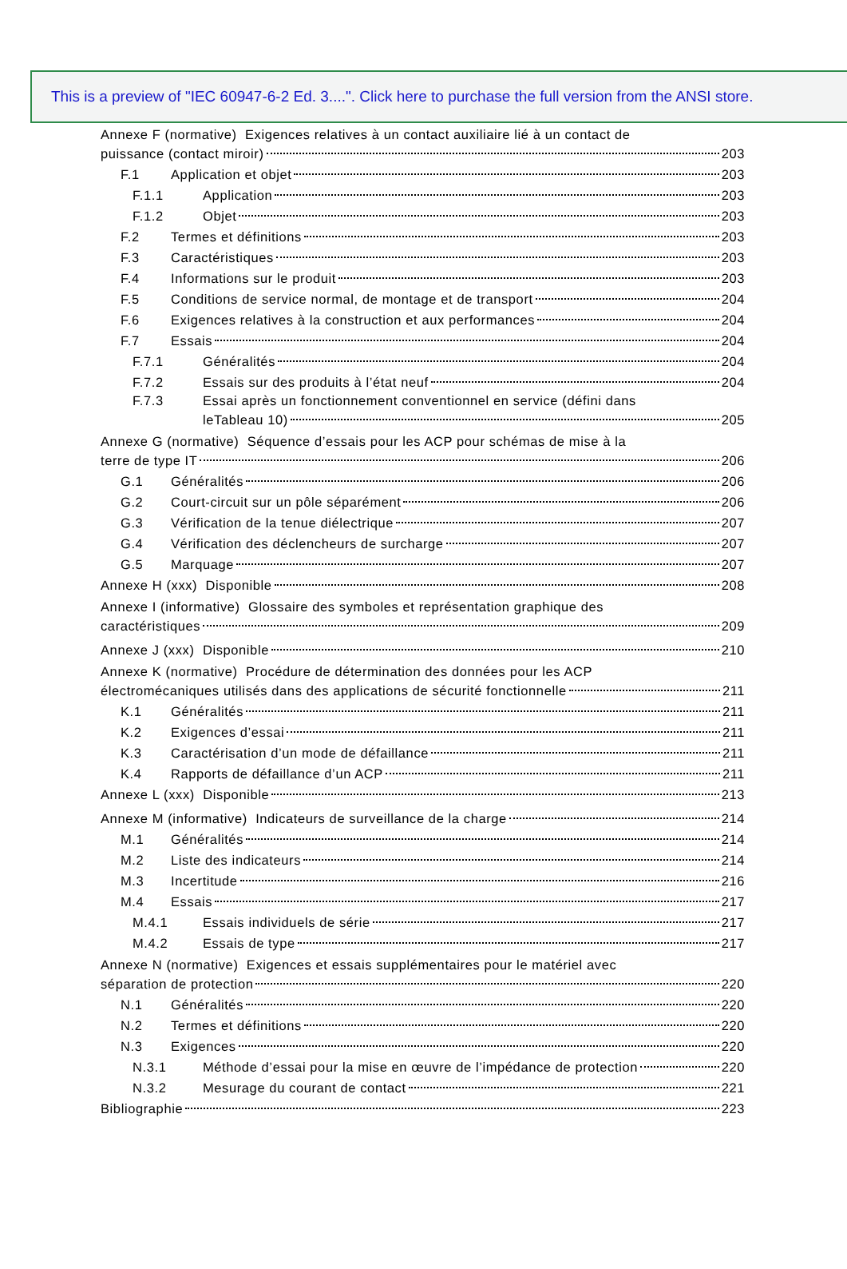This is a preview of "IEC 60947-6-2 Ed. 3....". Click here to purchase the full version from the ANSI store.
Annexe F (normative) Exigences relatives à un contact auxiliaire lié à un contact de
puissance (contact miroir) 203
F.1 Application et objet 203
F.1.1 Application 203
F.1.2 Objet 203
F.2 Termes et définitions 203
F.3 Caractéristiques 203
F.4 Informations sur le produit 203
F.5 Conditions de service normal, de montage et de transport 204
F.6 Exigences relatives à la construction et aux performances 204
F.7 Essais 204
F.7.1 Généralités 204
F.7.2 Essais sur des produits à l’état neuf 204
F.7.3 Essai après un fonctionnement conventionnel en service (défini dans
leTableau 10) 205
Annexe G (normative) Séquence d’essais pour les ACP pour schémas de mise à la
terre de type IT 206
G.1 Généralités 206
G.2 Court-circuit sur un pôle séparément 206
G.3 Vérification de la tenue diélectrique 207
G.4 Vérification des déclencheurs de surcharge 207
G.5 Marquage 207
Annexe H (xxx) Disponible 208
Annexe I (informative) Glossaire des symboles et représentation graphique des
caractéristiques 209
Annexe J (xxx) Disponible 210
Annexe K (normative) Procédure de détermination des données pour les ACP
électromécaniques utilisés dans des applications de sécurité fonctionnelle 211
K.1 Généralités 211
K.2 Exigences d’essai 211
K.3 Caractérisation d’un mode de défaillance 211
K.4 Rapports de défaillance d’un ACP 211
Annexe L (xxx) Disponible 213
Annexe M (informative) Indicateurs de surveillance de la charge 214
M.1 Généralités 214
M.2 Liste des indicateurs 214
M.3 Incertitude 216
M.4 Essais 217
M.4.1 Essais individuels de série 217
M.4.2 Essais de type 217
Annexe N (normative) Exigences et essais supplémentaires pour le matériel avec
séparation de protection 220
N.1 Généralités 220
N.2 Termes et définitions 220
N.3 Exigences 220
N.3.1 Méthode d’essai pour la mise en œuvre de l’impédance de protection 220
N.3.2 Mesurage du courant de contact 221
Bibliographie 223